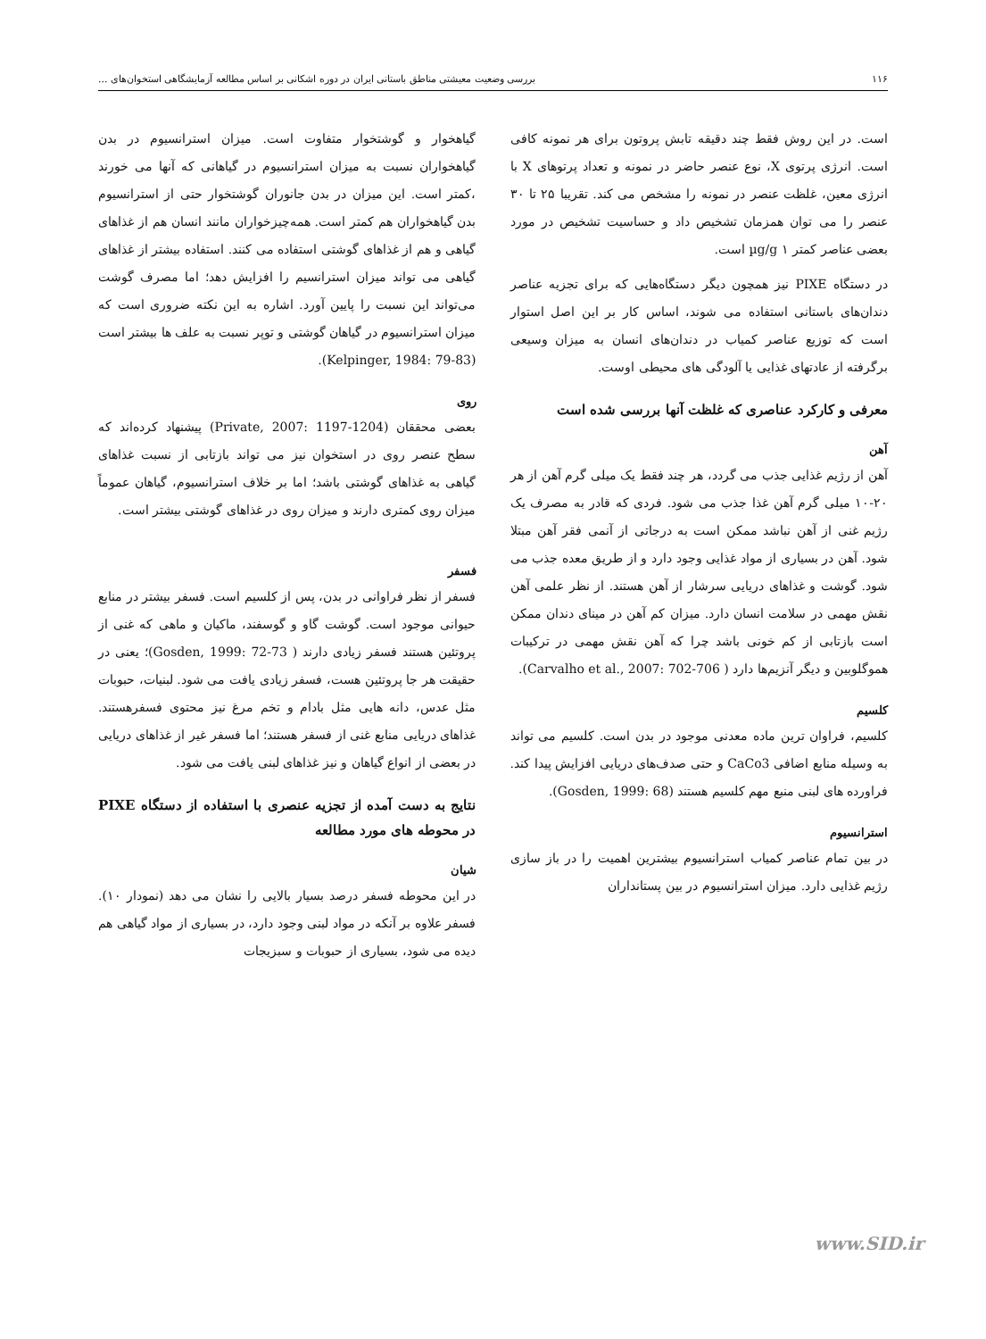۱۱۶ بررسی وضعیت معیشتی مناطق باستانی ایران در دوره اشکانی بر اساس مطالعه آزمایشگاهی استخوان‌های ...
است. در این روش فقط چند دقیقه تابش پروتون برای هر نمونه کافی است. انرژی پرتوی X، نوع عنصر حاضر در نمونه و تعداد پرتوهای X با انرژی معین، غلظت عنصر در نمونه را مشخص می کند. تقریبا ۲۵ تا ۳۰ عنصر را می توان همزمان تشخیص داد و حساسیت تشخیص در مورد بعضی عناصر کمتر µg/g ۱ است.
در دستگاه PIXE نیز همچون دیگر دستگاه‌هایی که برای تجزیه عناصر دندان‌های باستانی استفاده می شوند، اساس کار بر این اصل استوار است که توزیع عناصر کمیاب در دندان‌های انسان به میزان وسیعی برگرفته از عادتهای غذایی یا آلودگی های محیطی اوست.
معرفی و کارکرد عناصری که غلظت آنها بررسی شده است
آهن
آهن از رژیم غذایی جذب می گردد، هر چند فقط یک میلی گرم آهن از هر ۲۰-۱۰ میلی گرم آهن غذا جذب می شود. فردی که قادر به مصرف یک رژیم غنی از آهن نباشد ممکن است به درجاتی از آنمی فقر آهن مبتلا شود. آهن در بسیاری از مواد غذایی وجود دارد و از طریق معده جذب می شود. گوشت و غذاهای دریایی سرشار از آهن هستند. از نظر علمی آهن نقش مهمی در سلامت انسان دارد. میزان کم آهن در مینای دندان ممکن است بازتابی از کم خونی باشد چرا که آهن نقش مهمی در ترکیبات هموگلوبین و دیگر آنزیم‌ها دارد ( Carvalho et al., 2007: 702-706).
کلسیم
کلسیم، فراوان ترین ماده معدنی موجود در بدن است. کلسیم می تواند به وسیله منابع اضافی CaCo3 و حتی صدف‌های دریایی افزایش پیدا کند. فراورده های لبنی منبع مهم کلسیم هستند (Gosden, 1999: 68).
استرانسیوم
در بین تمام عناصر کمیاب استرانسیوم بیشترین اهمیت را در باز سازی رژیم غذایی دارد. میزان استرانسیوم در بین پستانداران
گیاهخوار و گوشتخوار متفاوت است. میزان استرانسیوم در بدن گیاهخواران نسبت به میزان استرانسیوم در گیاهانی که آنها می خورند ،کمتر است. این میزان در بدن جانوران گوشتخوار حتی از استرانسیوم بدن گیاهخواران هم کمتر است. همه‌چیزخواران مانند انسان هم از غذاهای گیاهی و هم از غذاهای گوشتی استفاده می کنند. استفاده بیشتر از غذاهای گیاهی می تواند میزان استرانسیم را افزایش دهد؛ اما مصرف گوشت می‌تواند این نسبت را پایین آورد. اشاره به این نکته ضروری است که میزان استرانسیوم در گیاهان گوشتی و توپر نسبت به علف ها بیشتر است (Kelpinger, 1984: 79-83).
روی
بعضی محققان (Private, 2007: 1197-1204) پیشنهاد کرده‌اند که سطح عنصر روی در استخوان نیز می تواند بازتابی از نسبت غذاهای گیاهی به غذاهای گوشتی باشد؛ اما بر خلاف استرانسیوم، گیاهان عموماً میزان روی کمتری دارند و میزان روی در غذاهای گوشتی بیشتر است.
فسفر
فسفر از نظر فراوانی در بدن، پس از کلسیم است. فسفر بیشتر در منابع حیوانی موجود است. گوشت گاو و گوسفند، ماکیان و ماهی که غنی از پروتئین هستند فسفر زیادی دارند ( Gosden, 1999: 72-73)؛ یعنی در حقیقت هر جا پروتئین هست، فسفر زیادی یافت می شود. لبنیات، حبوبات مثل عدس، دانه هایی مثل بادام و تخم مرغ نیز محتوی فسفرهستند. غذاهای دریایی منابع غنی از فسفر هستند؛ اما فسفر غیر از غذاهای دریایی در بعضی از انواع گیاهان و نیز غذاهای لبنی یافت می شود.
نتایج به دست آمده از تجزیه عنصری با استفاده از دستگاه PIXE در محوطه های مورد مطالعه
شیان
در این محوطه فسفر درصد بسیار بالایی را نشان می دهد (نمودار ۱۰). فسفر علاوه بر آنکه در مواد لبنی وجود دارد، در بسیاری از مواد گیاهی هم دیده می شود، بسیاری از حبوبات و سبزیجات
www.SID.ir